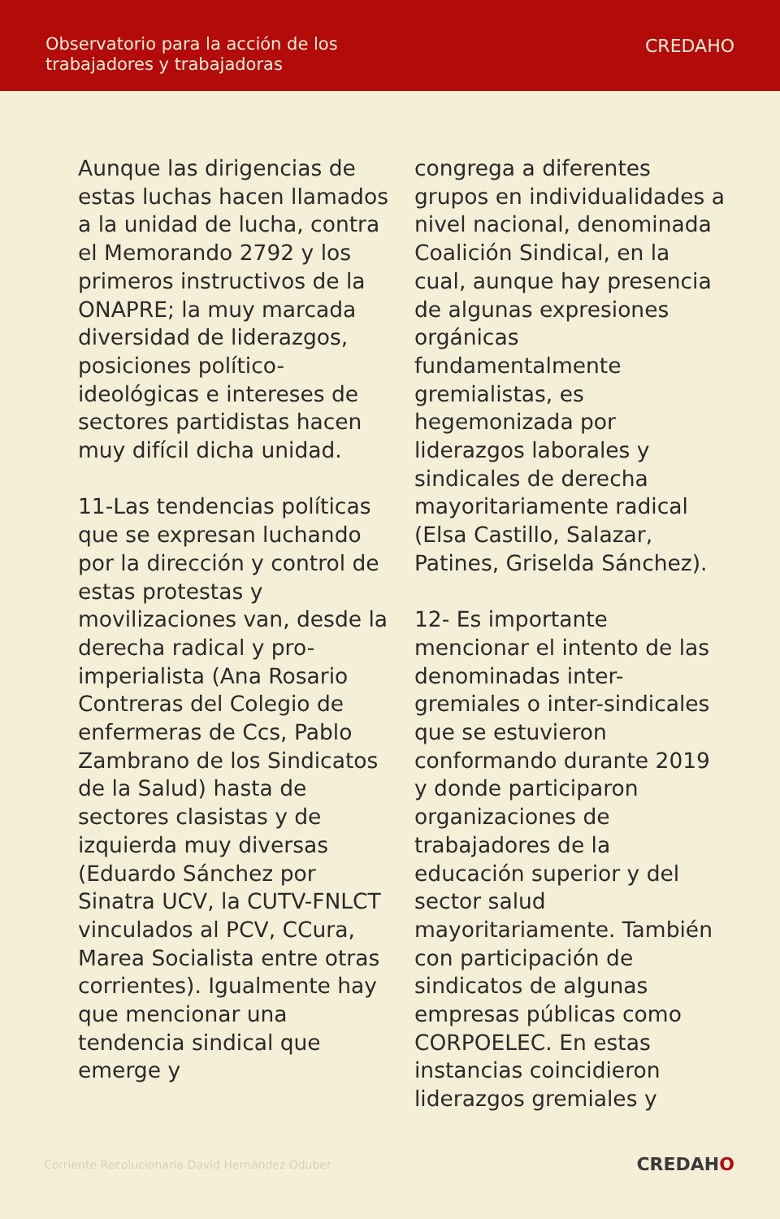Observatorio para la acción de los
trabajadores y trabajadoras
CREDAHO
Aunque las dirigencias de estas luchas hacen llamados a la unidad de lucha, contra el Memorando 2792 y los primeros instructivos de la ONAPRE; la muy marcada diversidad de liderazgos, posiciones político-ideológicas e intereses de sectores partidistas hacen muy difícil dicha unidad.
11-Las tendencias políticas que se expresan luchando por la dirección y control de estas protestas y movilizaciones van, desde la derecha radical y pro-imperialista (Ana Rosario Contreras del Colegio de enfermeras de Ccs, Pablo Zambrano de los Sindicatos de la Salud) hasta de sectores clasistas y de izquierda muy diversas (Eduardo Sánchez por Sinatra UCV, la CUTV-FNLCT vinculados al PCV, CCura, Marea Socialista entre otras corrientes). Igualmente hay que mencionar una tendencia sindical que emerge y
congrega a diferentes grupos en individualidades a nivel nacional, denominada Coalición Sindical, en la cual, aunque hay presencia de algunas expresiones orgánicas fundamentalmente gremialistas, es hegemonizada por liderazgos laborales y sindicales de derecha mayoritariamente radical (Elsa Castillo, Salazar, Patines, Griselda Sánchez).
12- Es importante mencionar el intento de las denominadas inter-gremiales o inter-sindicales que se estuvieron conformando durante 2019 y donde participaron organizaciones de trabajadores de la educación superior y del sector salud mayoritariamente. También con participación de sindicatos de algunas empresas públicas como CORPOELEC. En estas instancias coincidieron liderazgos gremiales y
Corriente Recolucionaria David Hernández Oduber
CREDAHO